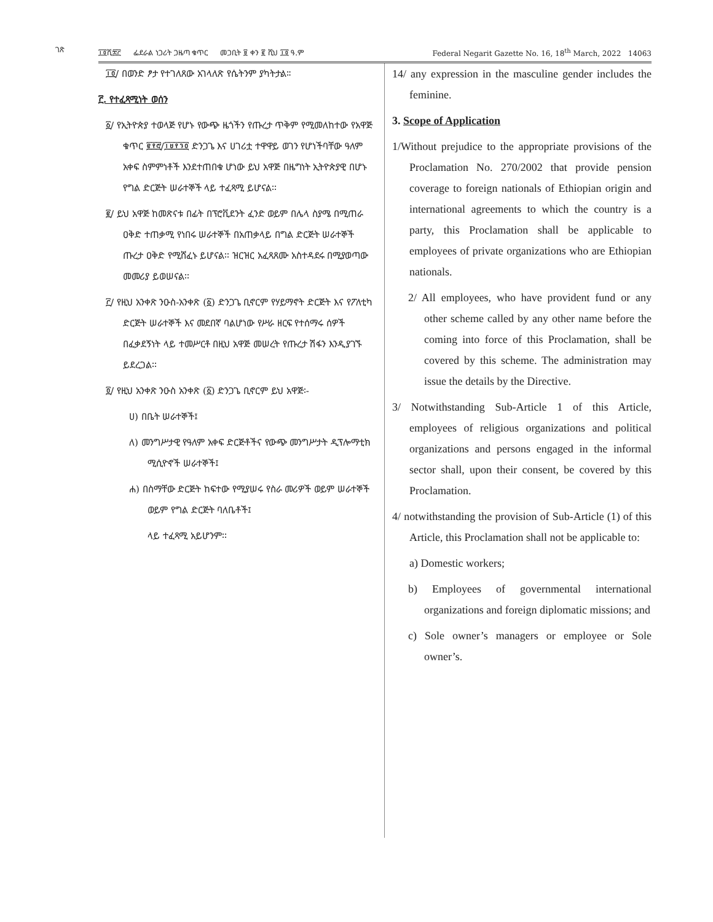ገጽ
፲፬ሺ፰፫ ፌደራል ነጋሪት ጋዜጣ ቁጥር መጋቢት ፱ ቀን ፪ ሺህ ፲፬ ዓ.ም Federal Negarit Gazette No. 16, 18<sup>th</sup> March, 2022 14063
፲፬/ በወንድ ፆታ የተገለጸው አገላለጽ የሴትንም ያካትታል።
፫. የተፈጻሚነት ወሰን
፩/ የኢትዮጵያ ተወላጅ የሆኑ የውጭ ዜጎችን የጡረታ ጥቅም የሚመለከተው የአዋጅ ቁጥር ፪፻፸/፲፱፻፺፬ ድንጋጌ እና ሀገሪቷ ተዋዋይ ወገን የሆነችባቸው ዓለም አቀፍ ስምምነቶች እንደተጠበቁ ሆነው ይህ አዋጅ በዜግነት ኢትዮጵያዊ በሆኑ የግል ድርጅት ሠራተኞች ላይ ተፈጻሚ ይሆናል፡፡
፪/ ይህ አዋጅ ከመጽናቱ በፊት በፕሮቪደንት ፈንድ ወይም በሌላ ስያሜ በሚጠራ ዐቅድ ተጠቃሚ የነበሩ ሠራተኞች በአጠቃላይ በግል ድርጅት ሠራተኞች ጡረታ ዐቅድ የሚሸፈኑ ይሆናል፡፡ ዝርዝር አፈጻጸሙ አስተዳደሩ በሚያወጣው መመሪያ ይወሠናል፡፡
፫/ የዚህ አንቀጽ ንዑስ-አንቀጽ (፩) ድንጋጌ ቢኖርም የሃይማኖት ድርጅት እና የፖለቲካ ድርጅት ሠራተኞች እና መደበኛ ባልሆነው የሥራ ዘርፍ የተሰማሩ ሰዎች በፈቃደኝነት ላይ ተመሥርቶ በዚህ አዋጅ መሠረት የጡረታ ሽፋን እንዲያገኙ ይደረጋል፡፡
፬/ የዚህ አንቀጽ ንዑስ አንቀጽ (፩) ድንጋጌ ቢኖርም ይህ አዋጅ፡-
ሀ) በቤት ሠራተኞች፤
ለ) መንግሥታዊ የዓለም አቀፍ ድርጅቶችና የውጭ መንግሥታት ዲፕሎማቲክ ሚሲዮኖች ሠራተኞች፤
ሐ) በስማቸው ድርጅት ከፍተው የሚያሠሩ የስራ መሪዎች ወይም ሠራተኞች ወይም የግል ድርጅት ባለቤቶች፤
ላይ ተፈጻሚ አይሆንም፡፡
14/ any expression in the masculine gender includes the feminine.
3. Scope of Application
1/Without prejudice to the appropriate provisions of the Proclamation No. 270/2002 that provide pension coverage to foreign nationals of Ethiopian origin and international agreements to which the country is a party, this Proclamation shall be applicable to employees of private organizations who are Ethiopian nationals.
2/ All employees, who have provident fund or any other scheme called by any other name before the coming into force of this Proclamation, shall be covered by this scheme. The administration may issue the details by the Directive.
3/ Notwithstanding Sub-Article 1 of this Article, employees of religious organizations and political organizations and persons engaged in the informal sector shall, upon their consent, be covered by this Proclamation.
4/ notwithstanding the provision of Sub-Article (1) of this Article, this Proclamation shall not be applicable to:
a) Domestic workers;
b) Employees of governmental international organizations and foreign diplomatic missions; and
c) Sole owner’s managers or employee or Sole owner’s.